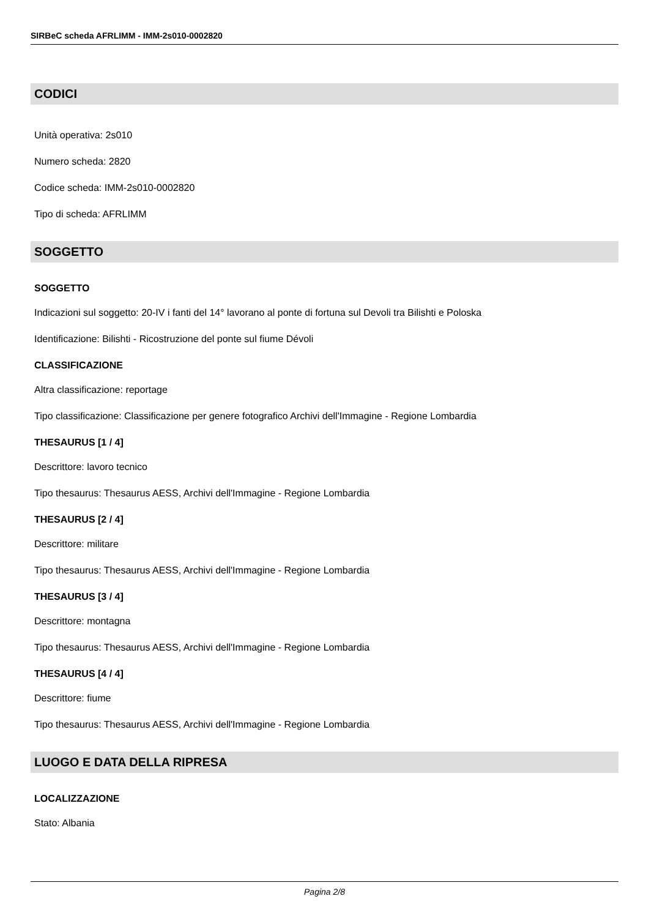SIRBeC scheda AFRLIMM - IMM-2s010-0002820
CODICI
Unità operativa: 2s010
Numero scheda: 2820
Codice scheda: IMM-2s010-0002820
Tipo di scheda: AFRLIMM
SOGGETTO
SOGGETTO
Indicazioni sul soggetto: 20-IV i fanti del 14° lavorano al ponte di fortuna sul Devoli tra Bilishti e Poloska
Identificazione: Bilishti - Ricostruzione del ponte sul fiume Dévoli
CLASSIFICAZIONE
Altra classificazione: reportage
Tipo classificazione: Classificazione per genere fotografico Archivi dell'Immagine - Regione Lombardia
THESAURUS [1 / 4]
Descrittore: lavoro tecnico
Tipo thesaurus: Thesaurus AESS, Archivi dell'Immagine - Regione Lombardia
THESAURUS [2 / 4]
Descrittore: militare
Tipo thesaurus: Thesaurus AESS, Archivi dell'Immagine - Regione Lombardia
THESAURUS [3 / 4]
Descrittore: montagna
Tipo thesaurus: Thesaurus AESS, Archivi dell'Immagine - Regione Lombardia
THESAURUS [4 / 4]
Descrittore: fiume
Tipo thesaurus: Thesaurus AESS, Archivi dell'Immagine - Regione Lombardia
LUOGO E DATA DELLA RIPRESA
LOCALIZZAZIONE
Stato: Albania
Pagina 2/8